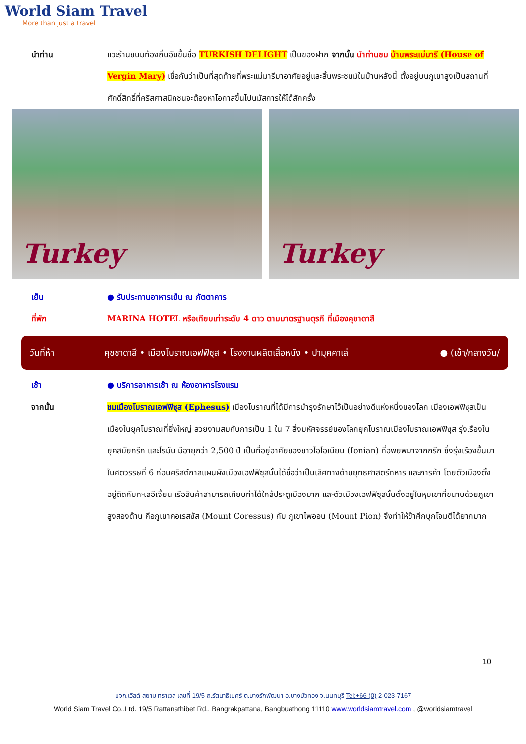World Siam Travel
More than just a travel
นำท่าน แวะร้านขนมท้องถิ่นอันขึ้นชื่อ TURKISH DELIGHT เป็นของฝาก จากนั้น นำท่านชม บ้านพระแม่มารี (House of Vergin Mary) เชื่อกันว่าเป็นที่สุดท้ายที่พระแม่มารีมาอาศัยอยู่และสิ้นพระชนม์ในบ้านหลังนี้ ตั้งอยู่บนภูเขาสูงเป็นสถานที่ศักดิ์สิทธิ์ที่คริสศาสนิกชนจะต้องหาโอกาสขึ้นไปนมัสการให้ได้สักครั้ง
Turkey Turkey
เย็น ● รับประทานอาหารเย็น ณ ภัตตาคาร
ที่พัก MARINA HOTEL หรือเทียบเท่าระดับ 4 ดาว ตามมาตรฐานตุรกี ที่เมืองคุชาดาสึ
วันที่ห้า
คุชชาดาสึ • เมืองโบราณเอฟฟิซุส • โรงงานผลิตเสื้อหนัง • ปามุคคาเล่
● (เช้า/กลางวัน/
เช้า ● บริการอาหารเช้า ณ ห้องอาหารโรงแรม
จากนั้น ชมเมืองโบราณเอฟฟิซุส (Ephesus) เมืองโบราณที่ได้มีการบำรุงรักษาไว้เป็นอย่างดีแห่งหนึ่งของโลก เมืองเอฟฟิซุสเป็นเมืองในยุคโบราณที่ยิ่งใหญ่ สวยงามสมกับการเป็น 1 ใน 7 สิ่งมหัศจรรย์ของโลกยุคโบราณเมืองโบราณเอฟฟิซุส รุ่งเรืองในยุคสมัยกรีก และโรมัน มีอายุกว่า 2,500 ปี เป็นที่อยู่อาศัยของชาวไอโอเนียน (Ionian) ที่อพยพมาจากกรีก ซึ่งรุ่งเรืองขึ้นมาในศตวรรษที่ 6 ก่อนคริสต์กาลแผนผังเมืองเอฟฟิซุสนั้นได้ชื่อว่าเป็นเลิศทางด้านยุทธศาสตร์ทหาร และการค้า โดยตัวเมืองตั้งอยู่ติดกับทะเลอีเจี้ยน เรือสินค้าสามารถเทียบท่าได้ใกล้ประตูเมืองมาก และตัวเมืองเอฟฟิซุสนั้นตั้งอยู่ในหุบเขาที่ขนาบด้วยภูเขาสูงสองด้าน คือภูเขาคอเรสซัส (Mount Coressus) กับ ภูเขาไพออน (Mount Pion) จึงทำให้ข้าศึกบุกโจมตีได้ยากมาก
10
บจก.เวิลด์ สยาม ทราเวล เลขที่ 19/5 ถ.รัตนาธิเบศร์ ต.บางรักพัฒนา อ.บางบัวทอง จ.นนทบุรี Tel:+66 (0) 2-023-7167
World Siam Travel Co.,Ltd. 19/5 Rattanathibet Rd., Bangrakpattana, Bangbuathong 11110 www.worldsiamtravel.com , @worldsiamtravel